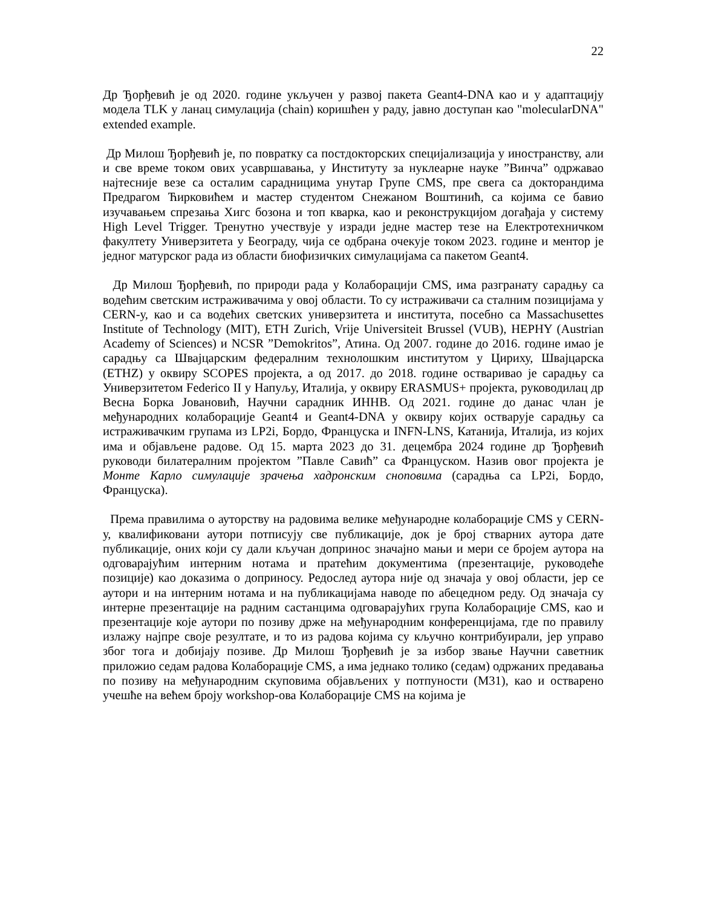22
Др Ђорђевић је од 2020. године укључен у развој пакета Geant4-DNA као и у адаптацију модела TLK у ланац симулација (chain) коришћен у раду, јавно доступан као "molecularDNA" extended example.
Др Милош Ђорђевић је, по повратку са постдокторских специјализација у иностранству, али и све време током ових усавршавања, у Институту за нуклеарне науке ”Винча” одржавао најтесније везе са осталим сарадницима унутар Групе CMS, пре свега са докторандима Предрагом Ћирковићем и мастер студентом Снежаном Воштинић, са којима се бавио изучавањем спрезања Хигс бозона и топ кварка, као и реконструкцијом догађаја у систему High Level Trigger. Тренутно учествује у изради једне мастер тезе на Електротехничком факултету Универзитета у Београду, чија се одбрана очекује током 2023. године и ментор је једног матурског рада из области биофизичких симулацијама са пакетом Geant4.
Др Милош Ђорђевић, по природи рада у Колаборацији CMS, има разгранату сарадњу са водећим светским истраживачима у овој области. То су истраживачи са сталним позицијама у CERN-у, као и са водећих светских универзитета и института, посебно са Massachusettes Institute of Technology (MIT), ETH Zurich, Vrije Universiteit Brussel (VUB), HEPHY (Austrian Academy of Sciences) и NCSR ”Demokritos”, Атина. Од 2007. године до 2016. године имао је сарадњу са Швајцарским федералним технолошким институтом у Цириху, Швајцарска (ETHZ) у оквиру SCOPES пројекта, а од 2017. до 2018. године остваривао је сарадњу са Универзитетом Federico II у Напуљу, Италија, у оквиру ERASMUS+ пројекта, руководилац др Весна Борка Јовановић, Научни сарадник ИННВ. Од 2021. године до данас члан је међународних колаборације Geant4 и Geant4-DNA у оквиру којих остварује сарадњу са истраживачким групама из LP2i, Бордо, Француска и INFN-LNS, Катанија, Италија, из којих има и објављене радове. Од 15. марта 2023 до 31. децембра 2024 године др Ђорђевић руководи билатералним пројектом ”Павле Савић” са Француском. Назив овог пројекта је Монте Карло симулације зрачења хадронским сноповима (сарадња са LP2i, Бордо, Француска).
Према правилима о ауторству на радовима велике међународне колаборације CMS у CERN-у, квалификовани аутори потписују све публикације, док је број стварних аутора дате публикације, оних који су дали кључан допринос значајно мањи и мери се бројем аутора на одговарајућим интерним нотама и пратећим документима (презентације, руководеће позиције) као доказима о доприносу. Редослед аутора није од значаја у овој области, јер се аутори и на интерним нотама и на публикацијама наводе по абецедном реду. Од значаја су интерне презентације на радним састанцима одговарајућих група Колаборације CMS, као и презентације које аутори по позиву држе на међународним конференцијама, где по правилу излажу најпре своје резултате, и то из радова којима су кључно контрибуирали, јер управо због тога и добијају позиве. Др Милош Ђорђевић је за избор звање Научни саветник приложио седам радова Колаборације CMS, а има једнако толико (седам) одржаних предавања по позиву на међународним скуповима објављених у потпуности (М31), као и остварено учешће на већем броју workshop-ова Колаборације CMS на којима је